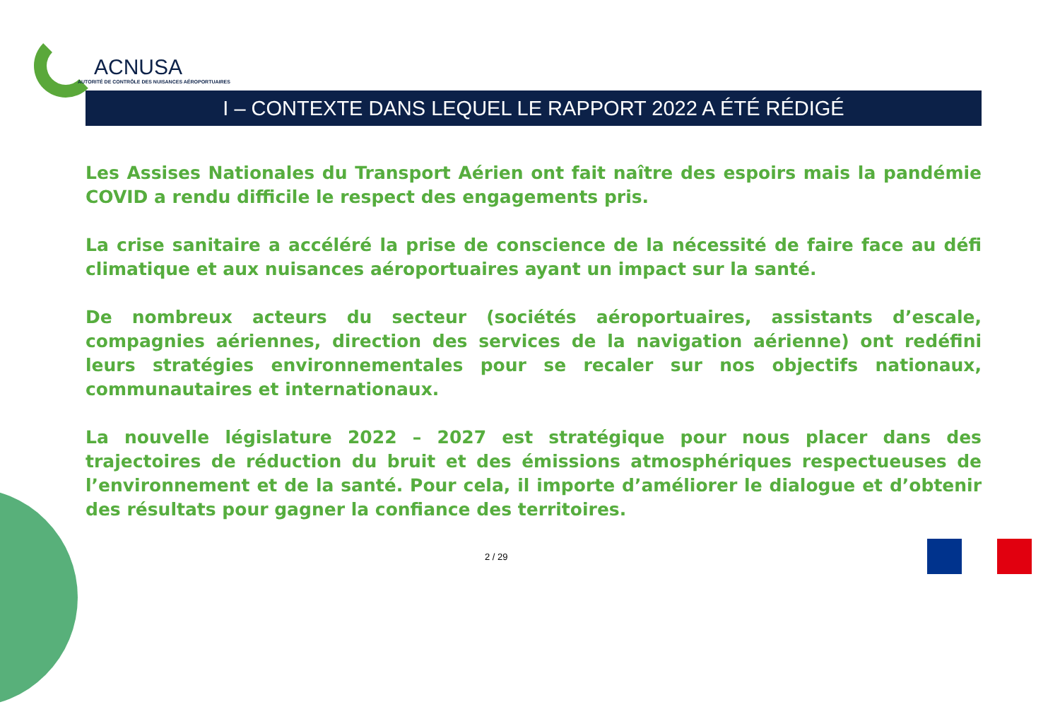ACNUSA
AUTORITÉ DE CONTRÔLE DES NUISANCES AÉROPORTUAIRES
I – CONTEXTE DANS LEQUEL LE RAPPORT 2022 A ÉTÉ RÉDIGÉ
Les Assises Nationales du Transport Aérien ont fait naître des espoirs mais la pandémie COVID a rendu difficile le respect des engagements pris.
La crise sanitaire a accéléré la prise de conscience de la nécessité de faire face au défi climatique et aux nuisances aéroportuaires ayant un impact sur la santé.
De nombreux acteurs du secteur (sociétés aéroportuaires, assistants d’escale, compagnies aériennes, direction des services de la navigation aérienne) ont redéfini leurs stratégies environnementales pour se recaler sur nos objectifs nationaux, communautaires et internationaux.
La nouvelle législature 2022 – 2027 est stratégique pour nous placer dans des trajectoires de réduction du bruit et des émissions atmosphériques respectueuses de l’environnement et de la santé. Pour cela, il importe d’améliorer le dialogue et d’obtenir des résultats pour gagner la confiance des territoires.
2 / 29